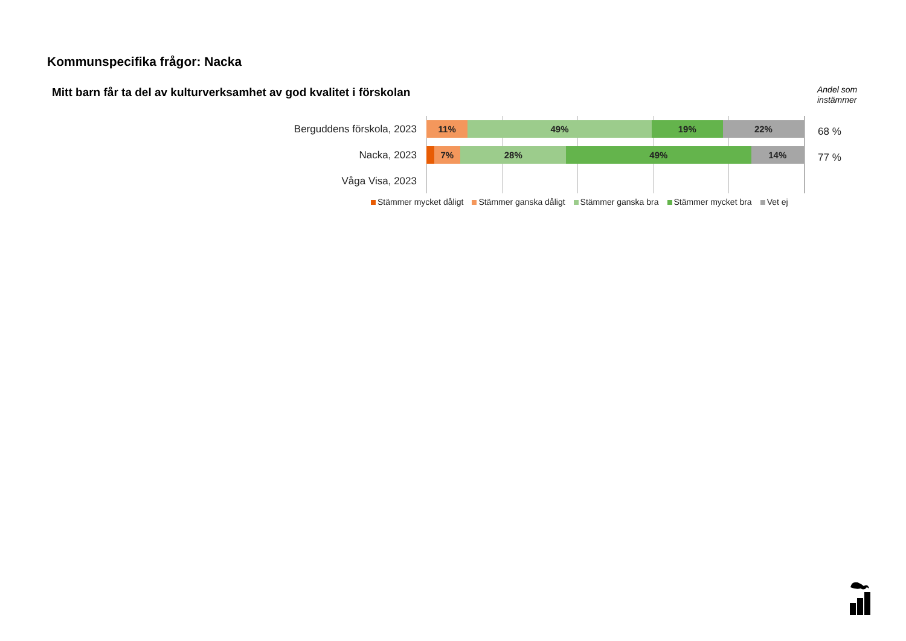Kommunspecifika frågor: Nacka
Mitt barn får ta del av kulturverksamhet av god kvalitet i förskolan
Andel som
instämmer
Berguddens förskola, 2023
11% 49% 19% 22%
68 %
Nacka, 2023
7% 28% 49% 14%
77 %
Våga Visa, 2023
Stämmer mycket dåligt Stämmer ganska dåligt Stämmer ganska bra Stämmer mycket bra Vet ej